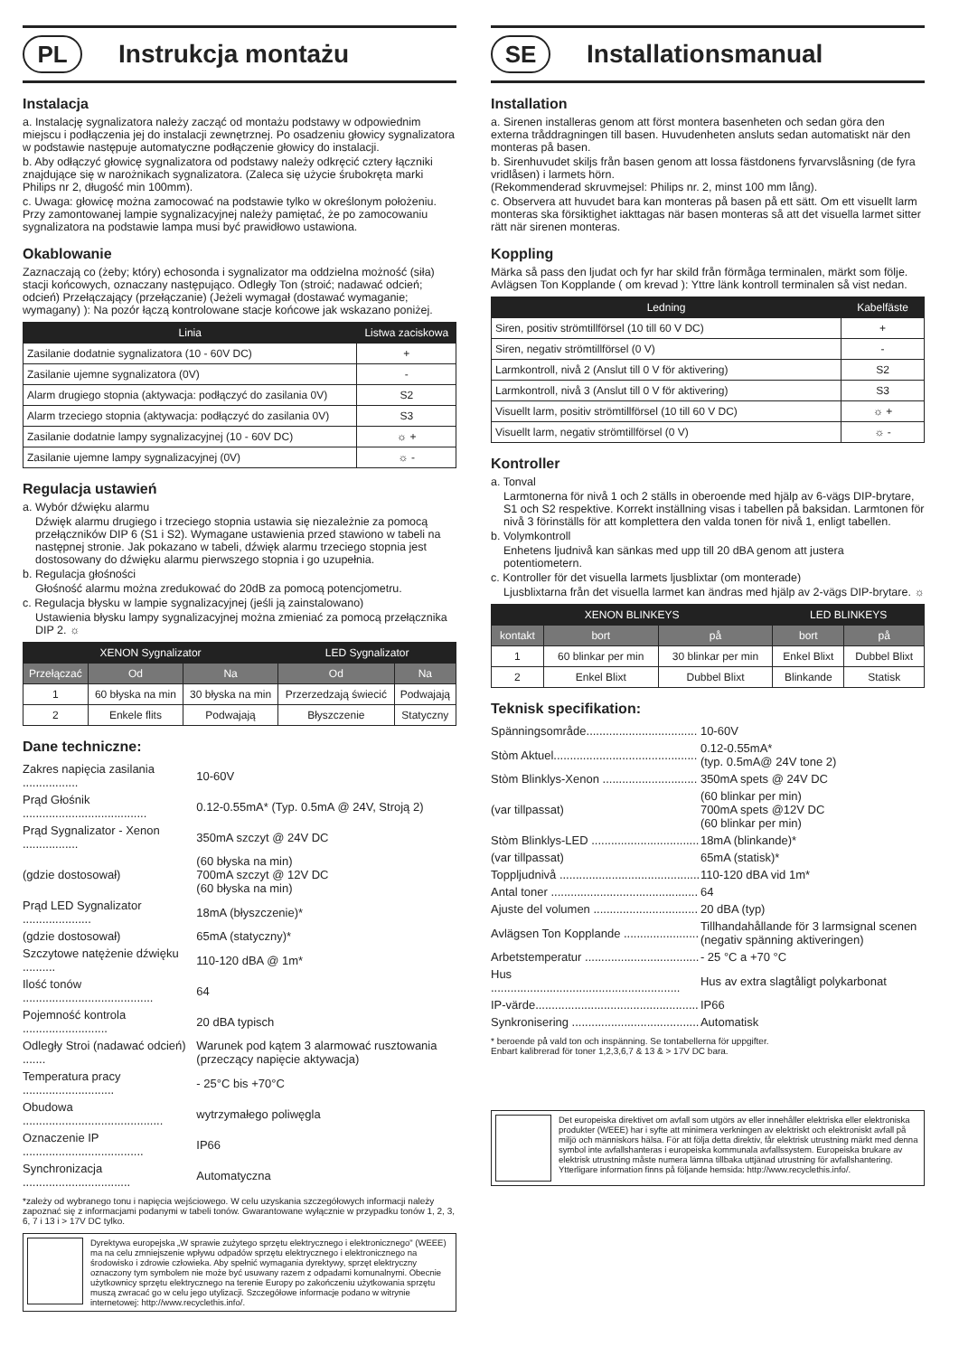PL
Instrukcja montażu
Instalacja
a. Instalację sygnalizatora należy zacząć od montażu podstawy w odpowiednim miejscu i podłączenia jej do instalacji zewnętrznej. Po osadzeniu głowicy sygnalizatora w podstawie następuje automatyczne podłączenie głowicy do instalacji.
b. Aby odłączyć głowicę sygnalizatora od podstawy należy odkręcić cztery łączniki znajdujące się w narożnikach sygnalizatora. (Zaleca się użycie śrubokręta marki Philips nr 2, długość min 100mm).
c. Uwaga: głowicę można zamocować na podstawie tylko w określonym położeniu. Przy zamontowanej lampie sygnalizacyjnej należy pamiętać, że po zamocowaniu sygnalizatora na podstawie lampa musi być prawidłowo ustawiona.
Okablowanie
Zaznaczają co (żeby; który) echosonda i sygnalizator ma oddzielna możność (siła) stacji końcowych, oznaczany następująco. Odległy Ton (stroić; nadawać odcień; odcień) Przełączający (przełączanie) (Jeżeli wymagał (dostawać wymaganie; wymagany) ): Na pozór łączą kontrolowane stacje końcowe jak wskazano poniżej.
| Linia | Listwa zaciskowa |
| --- | --- |
| Zasilanie dodatnie sygnalizatora (10 - 60V DC) | + |
| Zasilanie ujemne sygnalizatora (0V) | - |
| Alarm drugiego stopnia (aktywacja: podłączyć do zasilania 0V) | S2 |
| Alarm trzeciego stopnia (aktywacja: podłączyć do zasilania 0V) | S3 |
| Zasilanie dodatnie lampy sygnalizacyjnej (10 - 60V DC) | ☼ + |
| Zasilanie ujemne lampy sygnalizacyjnej (0V) | ☼ - |
Regulacja ustawień
a. Wybór dźwięku alarmu
Dźwięk alarmu drugiego i trzeciego stopnia ustawia się niezależnie za pomocą przełączników DIP 6 (S1 i S2). Wymagane ustawienia przed stawiono w tabeli na następnej stronie. Jak pokazano w tabeli, dźwięk alarmu trzeciego stopnia jest dostosowany do dźwięku alarmu pierwszego stopnia i go uzupełnia.
b. Regulacja głośności
Głośność alarmu można zredukować do 20dB za pomocą potencjometru.
c. Regulacja błysku w lampie sygnalizacyjnej (jeśli ją zainstalowano)
Ustawienia błysku lampy sygnalizacyjnej można zmieniać za pomocą przełącznika DIP 2. ☼
| XENON Sygnalizator | | | LED Sygnalizator | |
| --- | --- | --- | --- | --- |
| Przełączać | Od | Na | Od | Na |
| 1 | 60 błyska na min | 30 błyska na min | Przerzedzają świecić | Podwajają |
| 2 | Enkele flits | Podwajają | Błyszczenie | Statyczny |
Dane techniczne:
| Zakres napięcia zasilania ................. | 10-60V |
| Prąd Głośnik ...................................... | 0.12-0.55mA* (Typ. 0.5mA @ 24V, Stroją 2) |
| Prąd Sygnalizator - Xenon ................. | 350mA szczyt @ 24V DC |
| (gdzie dostosował) | (60 błyska na min) 700mA szczyt @ 12V DC (60 błyska na min) |
| Prąd LED Sygnalizator ..................... | 18mA (błyszczenie)* |
| (gdzie dostosował) | 65mA (statyczny)* |
| Szczytowe natężenie dźwięku .......... | 110-120 dBA @ 1m* |
| Ilość tonów ........................................ | 64 |
| Pojemność kontrola .......................... | 20 dBA typisch |
| Odległy Stroi (nadawać odcień) ....... | Warunek pod kątem 3 alarmować rusztowania (przeczący napięcie aktywacja) |
| Temperatura pracy ............................ | - 25°C bis +70°C |
| Obudowa ........................................... | wytrzymałego poliwęgla |
| Oznaczenie IP ..................................... | IP66 |
| Synchronizacja ................................. | Automatyczna |
*zależy od wybranego tonu i napięcia wejściowego. W celu uzyskania szczegółowych informacji należy zapoznać się z informacjami podanymi w tabeli tonów. Gwarantowane wyłącznie w przypadku tonów 1, 2, 3, 6, 7 i 13 i > 17V DC tylko.
Dyrektywa europejska „W sprawie zużytego sprzętu elektrycznego i elektronicznego" (WEEE) ma na celu zmniejszenie wpływu odpadów sprzętu elektrycznego i elektronicznego na środowisko i zdrowie człowieka. Aby spełnić wymagania dyrektywy, sprzęt elektryczny oznaczony tym symbolem nie może być usuwany razem z odpadami komunalnymi. Obecnie użytkownicy sprzętu elektrycznego na terenie Europy po zakończeniu użytkowania sprzętu muszą zwracać go w celu jego utylizacji. Szczegółowe informacje podano w witrynie internetowej: http://www.recyclethis.info/.
SE
Installationsmanual
Installation
a. Sirenen installeras genom att först montera basenheten och sedan göra den externa tråddragningen till basen. Huvudenheten ansluts sedan automatiskt när den monteras på basen.
b. Sirenhuvudet skiljs från basen genom att lossa fästdonens fyrvarvslåsning (de fyra vridlåsen) i larmets hörn.
(Rekommenderad skruvmejsel: Philips nr. 2, minst 100 mm lång).
c. Observera att huvudet bara kan monteras på basen på ett sätt. Om ett visuellt larm monteras ska försiktighet iakttagas när basen monteras så att det visuella larmet sitter rätt när sirenen monteras.
Koppling
Märka så pass den ljudat och fyr har skild från förmåga terminalen, märkt som följe. Avlägsen Ton Kopplande ( om krevad ): Yttre länk kontroll terminalen så vist nedan.
| Ledning | Kabelfäste |
| --- | --- |
| Siren, positiv strömtillförsel (10 till 60 V DC) | + |
| Siren, negativ strömtillförsel (0 V) | - |
| Larmkontroll, nivå 2 (Anslut till 0 V för aktivering) | S2 |
| Larmkontroll, nivå 3 (Anslut till 0 V för aktivering) | S3 |
| Visuellt larm, positiv strömtillförsel (10 till 60 V DC) | ☼ + |
| Visuellt larm, negativ strömtillförsel (0 V) | ☼ - |
Kontroller
a. Tonval
Larmtonerna för nivå 1 och 2 ställs in oberoende med hjälp av 6-vägs DIP-brytare, S1 och S2 respektive. Korrekt inställning visas i tabellen på baksidan. Larmtonen för nivå 3 förinställs för att komplettera den valda tonen för nivå 1, enligt tabellen.
b. Volymkontroll
Enhetens ljudnivå kan sänkas med upp till 20 dBA genom att justera potentiometern.
c. Kontroller för det visuella larmets ljusblixtar (om monterade)
Ljusblixtarna från det visuella larmet kan ändras med hjälp av 2-vägs DIP-brytare. ☼
| XENON BLINKEYS | | | LED BLINKEYS | |
| --- | --- | --- | --- | --- |
| kontakt | bort | på | bort | på |
| 1 | 60 blinkar per min | 30 blinkar per min | Enkel Blixt | Dubbel Blixt |
| 2 | Enkel Blixt | Dubbel Blixt | Blinkande | Statisk |
Teknisk specifikation:
| Spänningsområde.................................. | 10-60V |
| Stòm Aktuel............................................ | 0.12-0.55mA* (typ. 0.5mA@ 24V tone 2) |
| Stòm Blinklys-Xenon ............................. | 350mA spets @ 24V DC |
| (var tillpassat) | (60 blinkar per min) 700mA spets @12V DC (60 blinkar per min) |
| Stòm Blinklys-LED ................................. | 18mA (blinkande)* |
| (var tillpassat) | 65mA (statisk)* |
| Toppljudnivå ........................................... | 110-120 dBA vid 1m* |
| Antal toner ............................................. | 64 |
| Ajuste del volumen ................................ | 20 dBA (typ) |
| Avlägsen Ton Kopplande ....................... | Tillhandahållande för 3 larmsignal scenen (negativ spänning aktiveringen) |
| Arbetstemperatur ................................... | - 25 °C a +70 °C |
| Hus .......................................................... | Hus av extra slagtåligt polykarbonat |
| IP-värde.................................................. | IP66 |
| Synkronisering ....................................... | Automatisk |
* beroende på vald ton och inspänning. Se tontabellerna för uppgifter.
Enbart kalibrerad för toner 1,2,3,6,7 & 13 & > 17V DC bara.
Det europeiska direktivet om avfall som utgörs av eller innehåller elektriska eller elektroniska produkter (WEEE) har i syfte att minimera verkningen av elektriskt och elektroniskt avfall på miljö och människors hälsa. För att följa detta direktiv, får elektrisk utrustning märkt med denna symbol inte avfallshanteras i europeiska kommunala avfallssystem. Europeiska brukare av elektrisk utrustning måste numera lämna tillbaka uttjänad utrustning för avfallshantering. Ytterligare information finns på följande hemsida: http://www.recyclethis.info/.